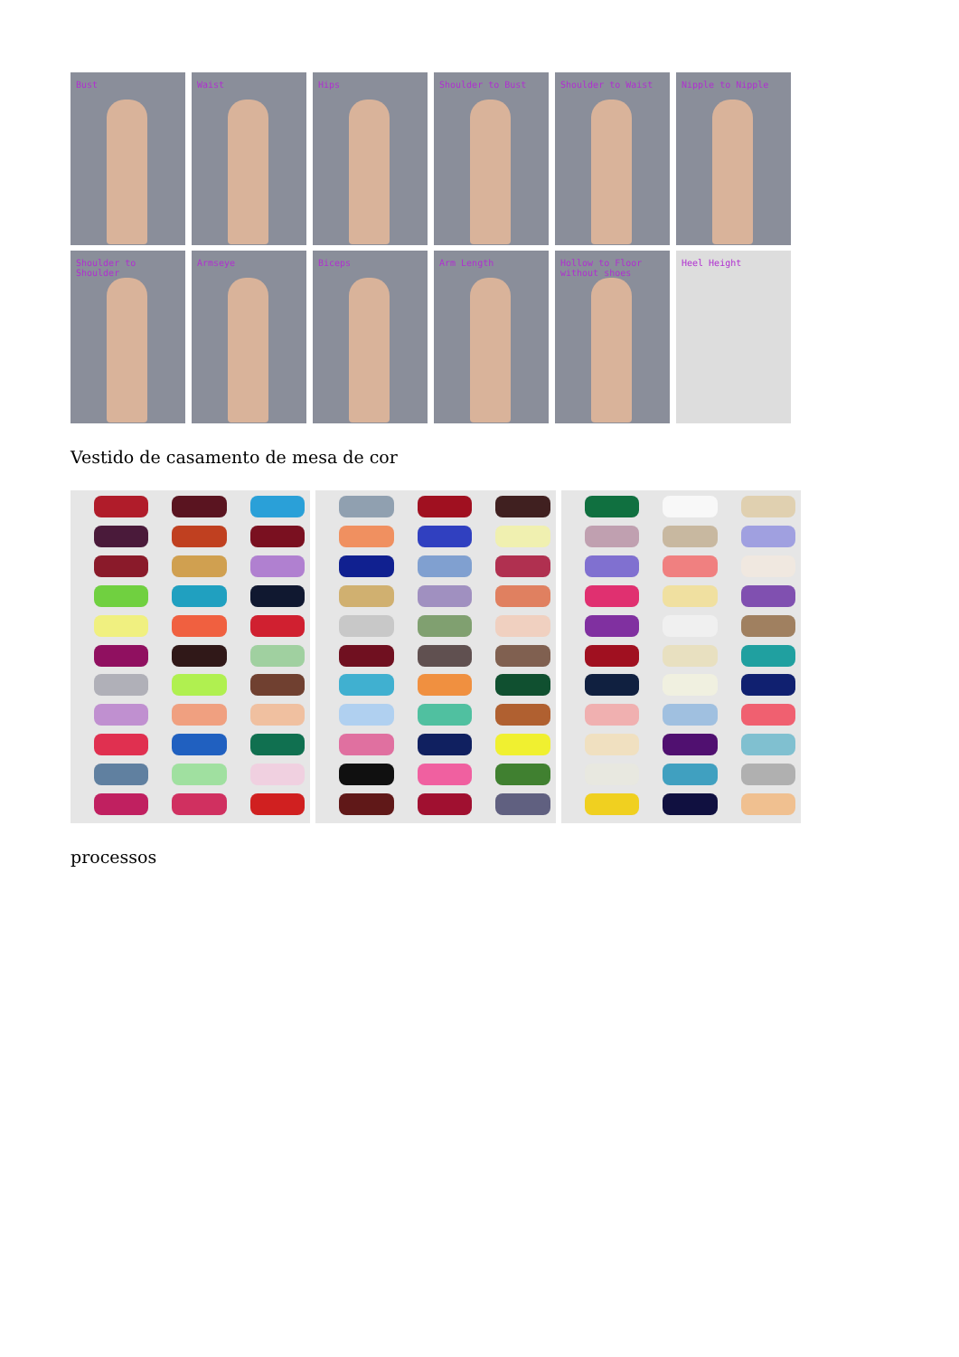Bust
Waist
Hips
Shoulder to Bust
Shoulder to Waist
Nipple to Nipple
Shoulder to Shoulder
Armseye
Biceps
Arm Length
Hollow to Floor without shoes
Heel Height
Vestido de casamento de mesa de cor
processos